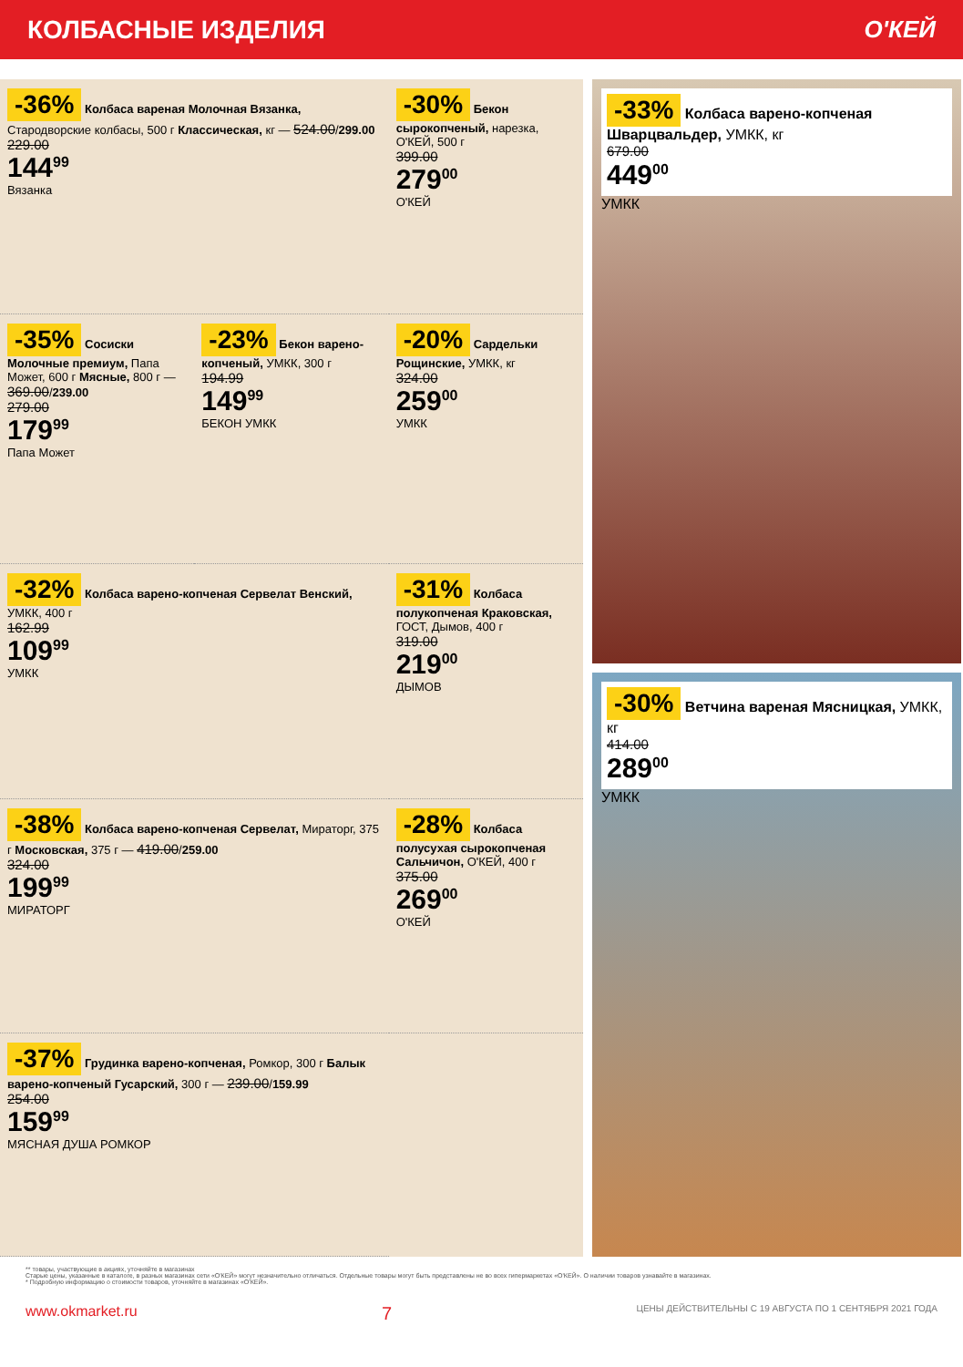КОЛБАСНЫЕ ИЗДЕЛИЯ О'КЕЙ
-36% Колбаса вареная Молочная Вязанка, Стародворские колбасы, 500 г Классическая, кг — 524.00/299.00
229.00
144<sup>99</sup>
Вязанка
-30% Бекон сырокопченый, нарезка, О'КЕЙ, 500 г
399.00
279<sup>00</sup>
О'КЕЙ
-35% Сосиски Молочные премиум, Папа Может, 600 г Мясные, 800 г — 369.00/239.00
279.00
179<sup>99</sup>
Папа Может
-23% Бекон варено-копченый, УМКК, 300 г
194.99
149<sup>99</sup>
БЕКОН УМКК
-20% Сардельки Рощинские, УМКК, кг
324.00
259<sup>00</sup>
УМКК
-32% Колбаса варено-копченая Сервелат Венский, УМКК, 400 г
162.99
109<sup>99</sup>
УМКК
-31% Колбаса полукопченая Краковская, ГОСТ, Дымов, 400 г
319.00
219<sup>00</sup>
ДЫМОВ
-38% Колбаса варено-копченая Сервелат, Мираторг, 375 г Московская, 375 г — 419.00/259.00
324.00
199<sup>99</sup>
МИРАТОРГ
-28% Колбаса полусухая сырокопченая Сальчичон, О'КЕЙ, 400 г
375.00
269<sup>00</sup>
О'КЕЙ
-37% Грудинка варено-копченая, Ромкор, 300 г Балык варено-копченый Гусарский, 300 г — 239.00/159.99
254.00
159<sup>99</sup>
МЯСНАЯ ДУША РОМКОР
-33% Колбаса варено-копченая Шварцвальдер, УМКК, кг
679.00
449<sup>00</sup>
УМКК
-30% Ветчина вареная Мясницкая, УМКК, кг
414.00
289<sup>00</sup>
УМКК
** товары, участвующие в акциях, уточняйте в магазинах
Старые цены, указанные в каталоге, в разных магазинах сети «О'КЕЙ» могут незначительно отличаться. Отдельные товары могут быть представлены не во всех гипермаркетах «О'КЕЙ». О наличии товаров узнавайте в магазинах.
* Подробную информацию о стоимости товаров, уточняйте в магазинах «О'КЕЙ».
www.okmarket.ru 7 ЦЕНЫ ДЕЙСТВИТЕЛЬНЫ С 19 АВГУСТА ПО 1 СЕНТЯБРЯ 2021 ГОДА